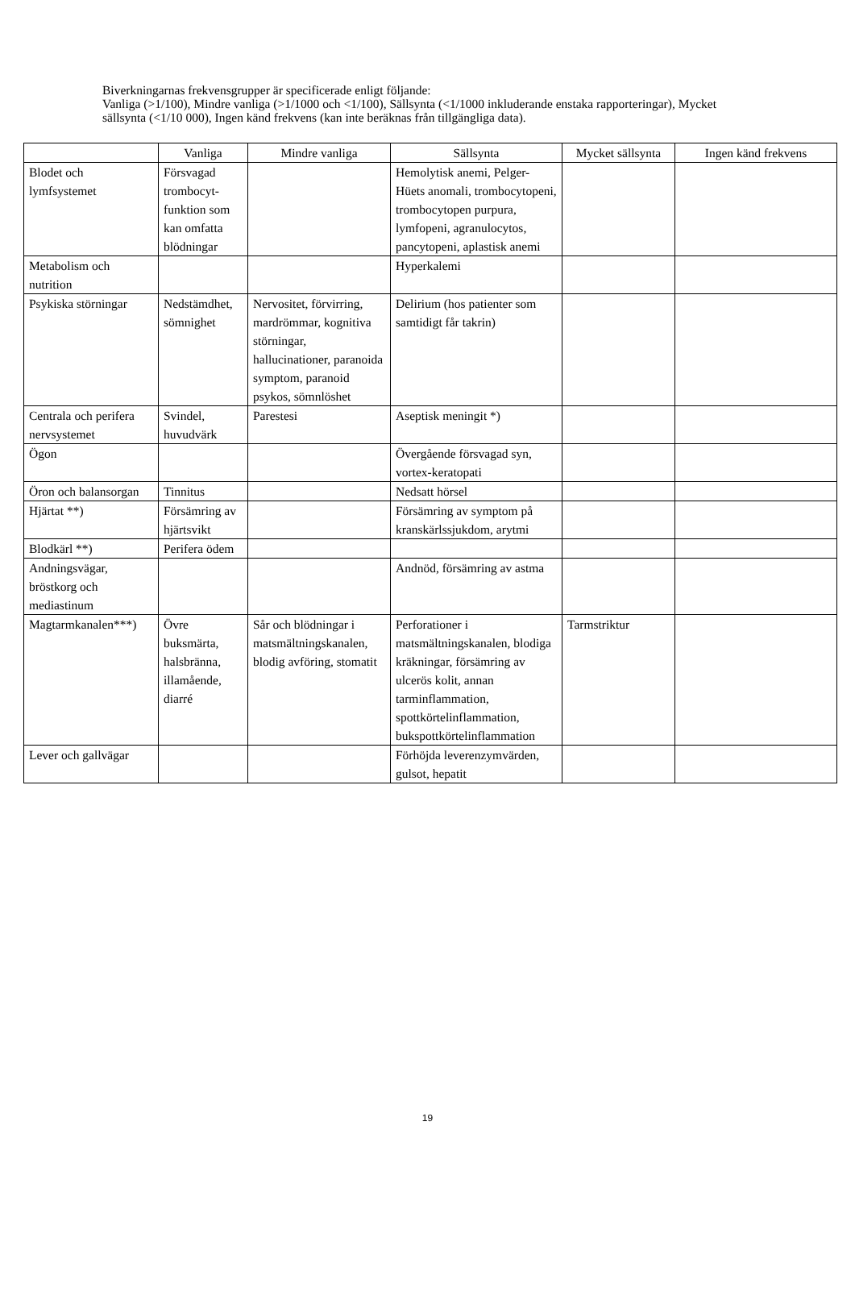Biverkningarnas frekvensgrupper är specificerade enligt följande:
Vanliga (>1/100), Mindre vanliga (>1/1000 och <1/100), Sällsynta (<1/1000 inkluderande enstaka rapporteringar), Mycket sällsynta (<1/10 000), Ingen känd frekvens (kan inte beräknas från tillgängliga data).
| | Vanliga | Mindre vanliga | Sällsynta | Mycket sällsynta | Ingen känd frekvens |
| --- | --- | --- | --- | --- | --- |
| Blodet och lymfsystemet | Försvagad trombocyt-funktion som kan omfatta blödningar | | Hemolytisk anemi, Pelger-Hüets anomali, trombocytopeni, trombocytopen purpura, lymfopeni, agranulocytos, pancytopeni, aplastisk anemi | | |
| Metabolism och nutrition | | | Hyperkalemi | | |
| Psykiska störningar | Nedstämdhet, sömnighet | Nervositet, förvirring, mardrömmar, kognitiva störningar, hallucinationer, paranoida symptom, paranoid psykos, sömnlöshet | Delirium (hos patienter som samtidigt får takrin) | | |
| Centrala och perifera nervsystemet | Svindel, huvudvärk | Parestesi | Aseptisk meningit *) | | |
| Ögon | | | Övergående försvagad syn, vortex-keratopati | | |
| Öron och balansorgan | Tinnitus | | Nedsatt hörsel | | |
| Hjärtat **) | Försämring av hjärtsvikt | | Försämring av symptom på kranskärlssjukdom, arytmi | | |
| Blodkärl **) | Perifera ödem | | | | |
| Andningsvägar, bröstkorg och mediastinum | | | Andnöd, försämring av astma | | |
| Magtarmkanalen***) | Övre buksmärta, halsbränna, illamående, diarré | Sår och blödningar i matsmältningskanalen, blodig avföring, stomatit | Perforationer i matsmältningskanalen, blodiga kräkningar, försämring av ulcerös kolit, annan tarminflammation, spottkörtelinflammation, bukspottkörtelinflammation | Tarmstriktur | |
| Lever och gallvägar | | | Förhöjda leverenzymvärden, gulsot, hepatit | | |
19